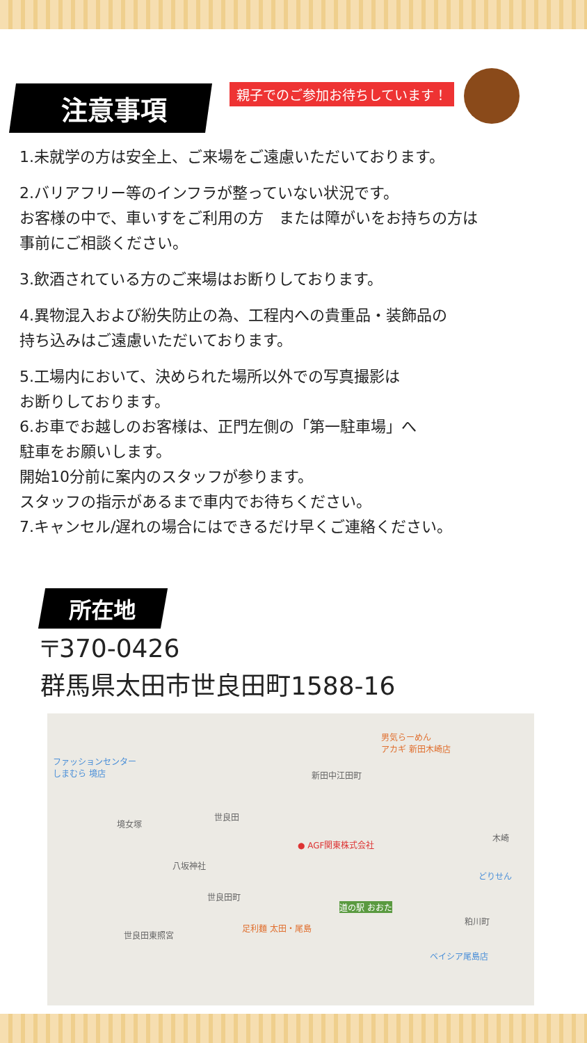注意事項
親子でのご参加お待ちしています！
1.未就学の方は安全上、ご来場をご遠慮いただいております。
2.バリアフリー等のインフラが整っていない状況です。
お客様の中で、車いすをご利用の方　または障がいをお持ちの方は
事前にご相談ください。
3.飲酒されている方のご来場はお断りしております。
4.異物混入および紛失防止の為、工程内への貴重品・装飾品の
持ち込みはご遠慮いただいております。
5.工場内において、決められた場所以外での写真撮影は
お断りしております。
6.お車でお越しのお客様は、正門左側の「第一駐車場」へ
駐車をお願いします。
開始10分前に案内のスタッフが参ります。
スタッフの指示があるまで車内でお待ちください。
7.キャンセル/遅れの場合にはできるだけ早くご連絡ください。
所在地
〒370-0426
群馬県太田市世良田町1588-16
ファッションセンター
しまむら 境店
男気らーめん
アカギ 新田木崎店
新田中江田町
世良田
境女塚
● AGF関東株式会社
木崎
八坂神社
どりせん
世良田町
道の駅 おおた
粕川町
世良田東照宮
足利麺 太田・尾島
ベイシア尾島店